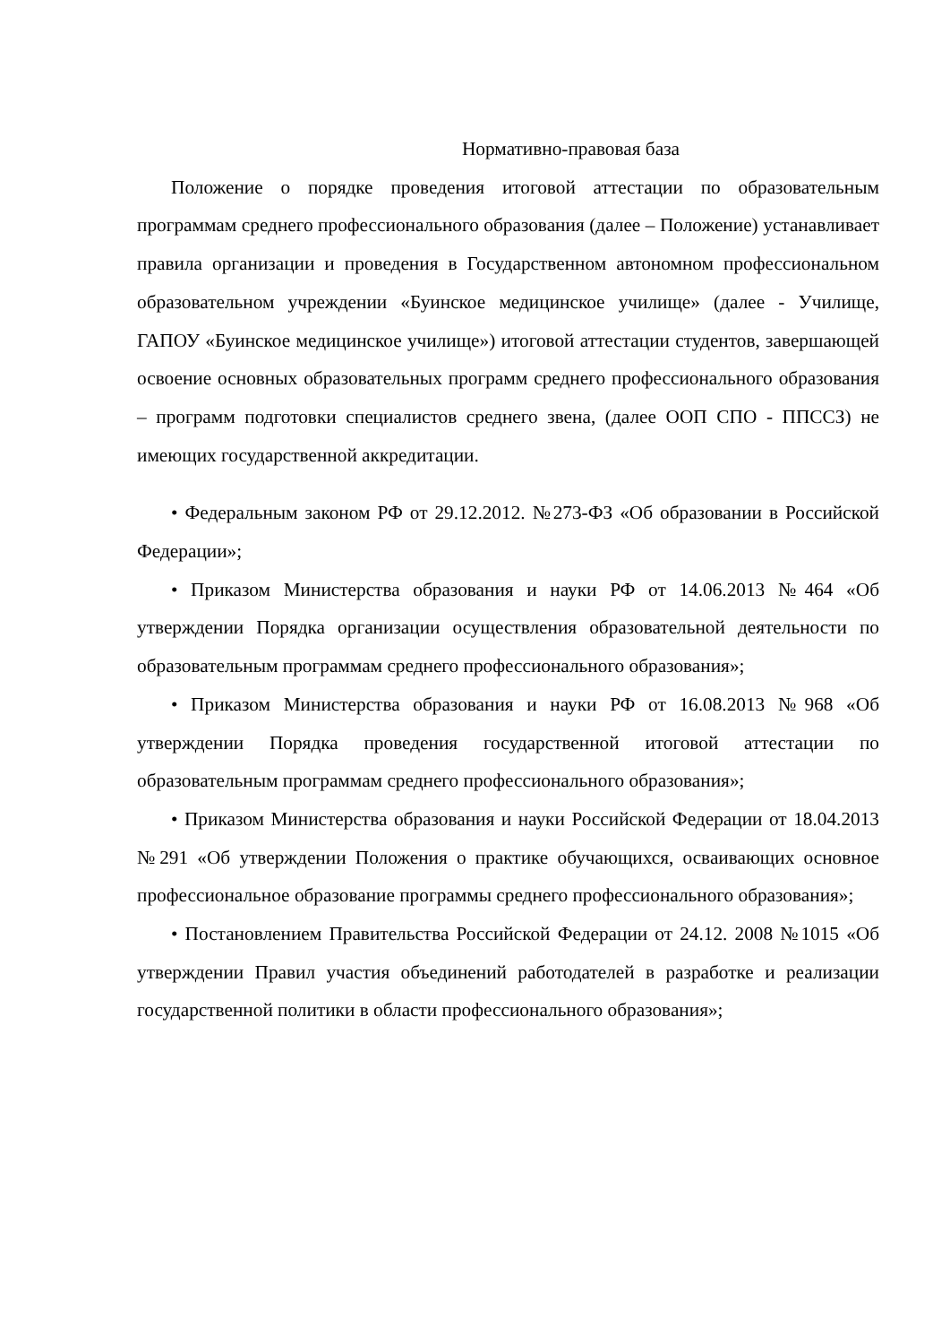Нормативно-правовая база
Положение о порядке проведения итоговой аттестации по образовательным программам среднего профессионального образования (далее – Положение) устанавливает правила организации и проведения в Государственном автономном профессиональном образовательном учреждении «Буинское медицинское училище» (далее - Училище, ГАПОУ «Буинское медицинское училище») итоговой аттестации студентов, завершающей освоение основных образовательных программ среднего профессионального образования – программ подготовки специалистов среднего звена, (далее ООП СПО - ППССЗ) не имеющих государственной аккредитации.
• Федеральным законом РФ от 29.12.2012. №273-ФЗ «Об образовании в Российской Федерации»;
• Приказом Министерства образования и науки РФ от 14.06.2013 №464 «Об утверждении Порядка организации осуществления образовательной деятельности по образовательным программам среднего профессионального образования»;
• Приказом Министерства образования и науки РФ от 16.08.2013 №968 «Об утверждении Порядка проведения государственной итоговой аттестации по образовательным программам среднего профессионального образования»;
• Приказом Министерства образования и науки Российской Федерации от 18.04.2013 №291 «Об утверждении Положения о практике обучающихся, осваивающих основное профессиональное образование программы среднего профессионального образования»;
• Постановлением Правительства Российской Федерации от 24.12. 2008 №1015 «Об утверждении Правил участия объединений работодателей в разработке и реализации государственной политики в области профессионального образования»;